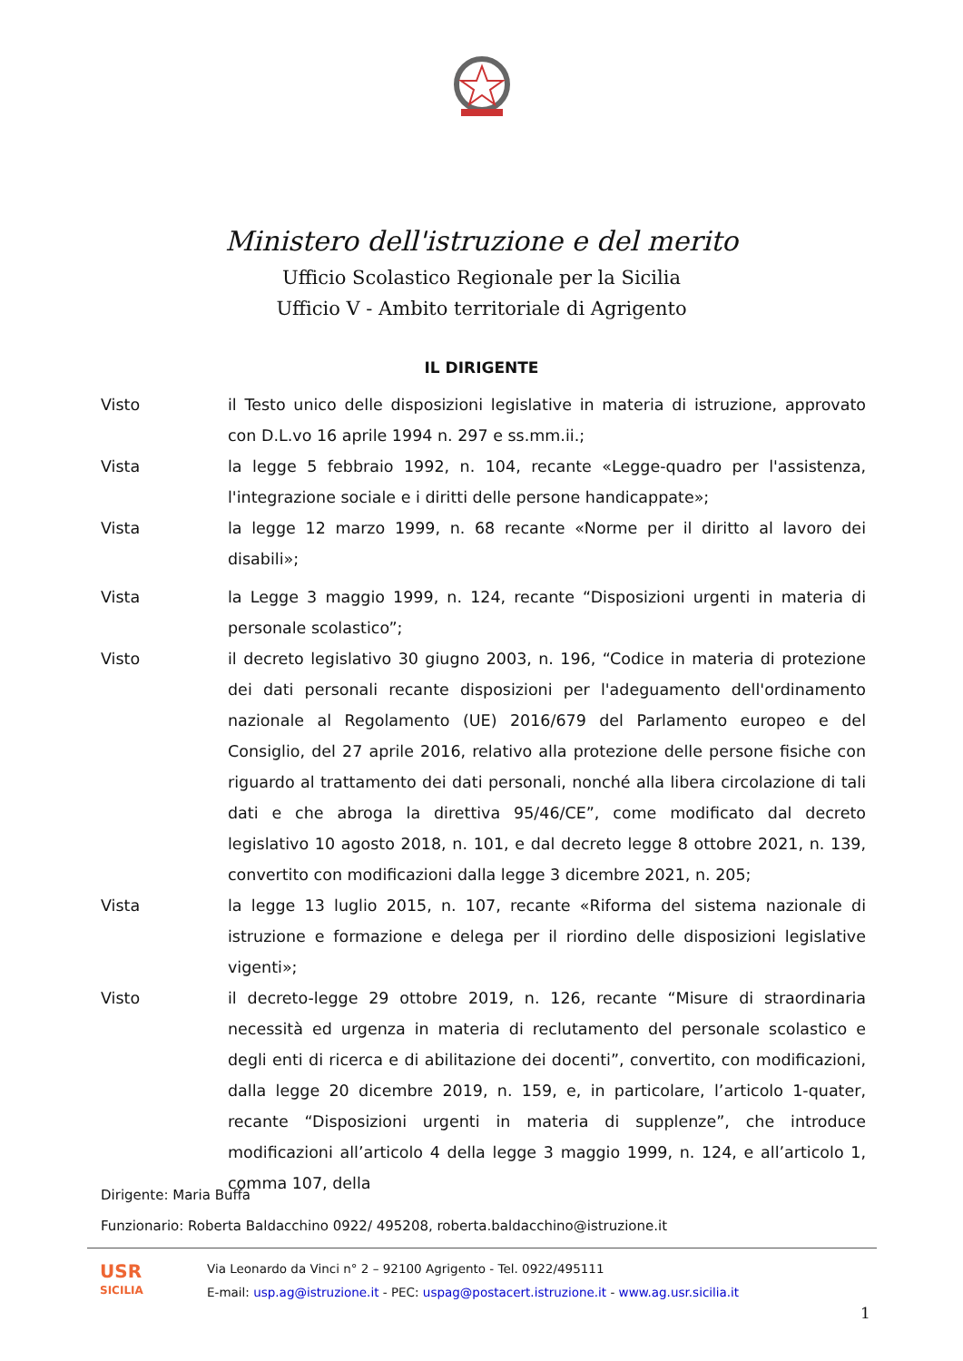Ministero dell'istruzione e del merito
Ufficio Scolastico Regionale per la Sicilia
Ufficio V - Ambito territoriale di Agrigento
IL DIRIGENTE
Visto il Testo unico delle disposizioni legislative in materia di istruzione, approvato con D.L.vo 16 aprile 1994 n. 297 e ss.mm.ii.;
Vista la legge 5 febbraio 1992, n. 104, recante «Legge-quadro per l'assistenza, l'integrazione sociale e i diritti delle persone handicappate»;
Vista la legge 12 marzo 1999, n. 68 recante «Norme per il diritto al lavoro dei disabili»;
Vista la Legge 3 maggio 1999, n. 124, recante “Disposizioni urgenti in materia di personale scolastico”;
Visto il decreto legislativo 30 giugno 2003, n. 196, “Codice in materia di protezione dei dati personali recante disposizioni per l'adeguamento dell'ordinamento nazionale al Regolamento (UE) 2016/679 del Parlamento europeo e del Consiglio, del 27 aprile 2016, relativo alla protezione delle persone fisiche con riguardo al trattamento dei dati personali, nonché alla libera circolazione di tali dati e che abroga la direttiva 95/46/CE”, come modificato dal decreto legislativo 10 agosto 2018, n. 101, e dal decreto legge 8 ottobre 2021, n. 139, convertito con modificazioni dalla legge 3 dicembre 2021, n. 205;
Vista la legge 13 luglio 2015, n. 107, recante «Riforma del sistema nazionale di istruzione e formazione e delega per il riordino delle disposizioni legislative vigenti»;
Visto il decreto-legge 29 ottobre 2019, n. 126, recante “Misure di straordinaria necessità ed urgenza in materia di reclutamento del personale scolastico e degli enti di ricerca e di abilitazione dei docenti”, convertito, con modificazioni, dalla legge 20 dicembre 2019, n. 159, e, in particolare, l’articolo 1-quater, recante “Disposizioni urgenti in materia di supplenze”, che introduce modificazioni all’articolo 4 della legge 3 maggio 1999, n. 124, e all’articolo 1, comma 107, della
Dirigente: Maria Buffa
Funzionario: Roberta Baldacchino 0922/ 495208, roberta.baldacchino@istruzione.it
USR
SICILIA
Via Leonardo da Vinci n° 2 – 92100 Agrigento - Tel. 0922/495111
E-mail: usp.ag@istruzione.it - PEC: uspag@postacert.istruzione.it - www.ag.usr.sicilia.it
1